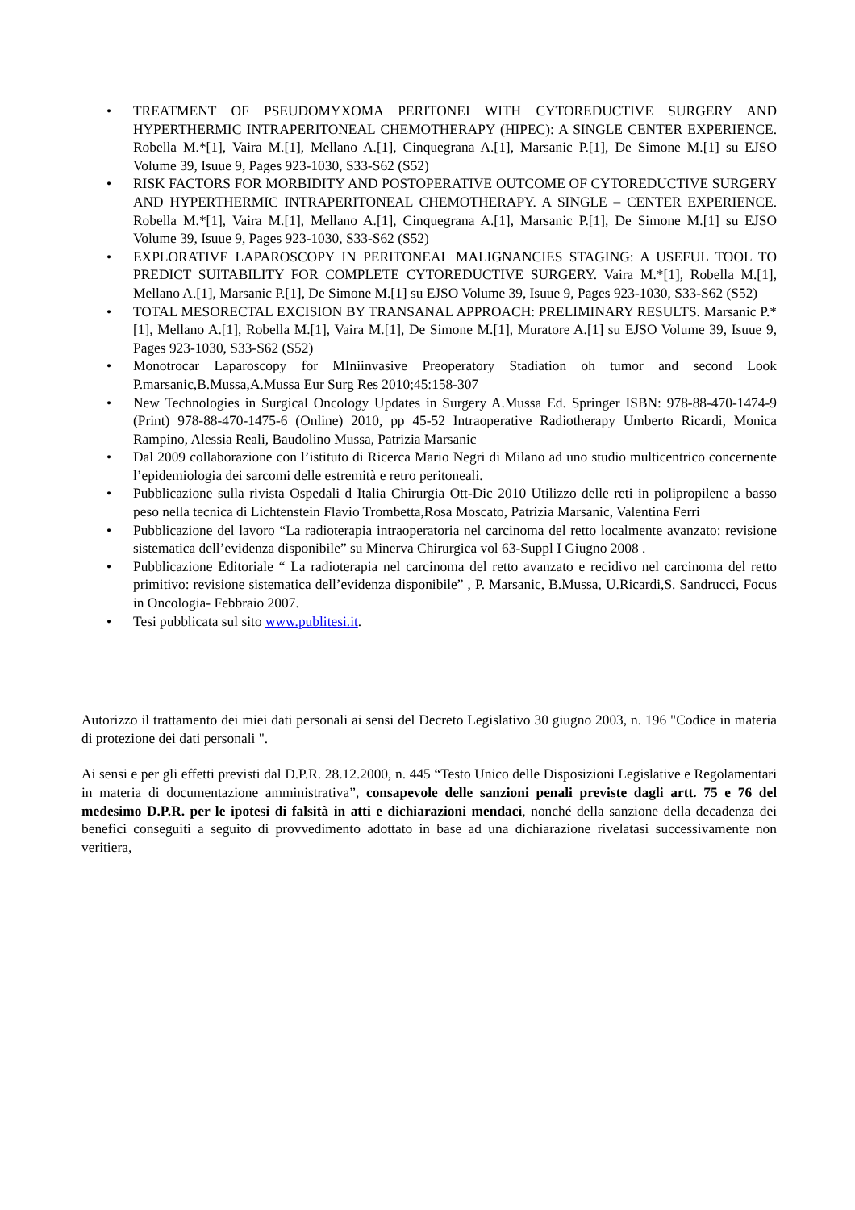• TREATMENT OF PSEUDOMYXOMA PERITONEI WITH CYTOREDUCTIVE SURGERY AND HYPERTHERMIC INTRAPERITONEAL CHEMOTHERAPY (HIPEC): A SINGLE CENTER EXPERIENCE. Robella M.*[1], Vaira M.[1], Mellano A.[1], Cinquegrana A.[1], Marsanic P.[1], De Simone M.[1] su EJSO Volume 39, Isuue 9, Pages 923-1030, S33-S62 (S52)
• RISK FACTORS FOR MORBIDITY AND POSTOPERATIVE OUTCOME OF CYTOREDUCTIVE SURGERY AND HYPERTHERMIC INTRAPERITONEAL CHEMOTHERAPY. A SINGLE – CENTER EXPERIENCE. Robella M.*[1], Vaira M.[1], Mellano A.[1], Cinquegrana A.[1], Marsanic P.[1], De Simone M.[1] su EJSO Volume 39, Isuue 9, Pages 923-1030, S33-S62 (S52)
• EXPLORATIVE LAPAROSCOPY IN PERITONEAL MALIGNANCIES STAGING: A USEFUL TOOL TO PREDICT SUITABILITY FOR COMPLETE CYTOREDUCTIVE SURGERY. Vaira M.*[1], Robella M.[1], Mellano A.[1], Marsanic P.[1], De Simone M.[1] su EJSO Volume 39, Isuue 9, Pages 923-1030, S33-S62 (S52)
• TOTAL MESORECTAL EXCISION BY TRANSANAL APPROACH: PRELIMINARY RESULTS. Marsanic P.*[1], Mellano A.[1], Robella M.[1], Vaira M.[1], De Simone M.[1], Muratore A.[1] su EJSO Volume 39, Isuue 9, Pages 923-1030, S33-S62 (S52)
• Monotrocar Laparoscopy for MIniinvasive Preoperatory Stadiation oh tumor and second Look P.marsanic,B.Mussa,A.Mussa Eur Surg Res 2010;45:158-307
• New Technologies in Surgical Oncology Updates in Surgery A.Mussa Ed. Springer ISBN: 978-88-470-1474-9 (Print) 978-88-470-1475-6 (Online) 2010, pp 45-52 Intraoperative Radiotherapy Umberto Ricardi, Monica Rampino, Alessia Reali, Baudolino Mussa, Patrizia Marsanic
• Dal 2009 collaborazione con l’istituto di Ricerca Mario Negri di Milano ad uno studio multicentrico concernente l’epidemiologia dei sarcomi delle estremità e retro peritoneali.
• Pubblicazione sulla rivista Ospedali d Italia Chirurgia Ott-Dic 2010 Utilizzo delle reti in polipropilene a basso peso nella tecnica di Lichtenstein Flavio Trombetta,Rosa Moscato, Patrizia Marsanic, Valentina Ferri
• Pubblicazione del lavoro “La radioterapia intraoperatoria nel carcinoma del retto localmente avanzato: revisione sistematica dell’evidenza disponibile” su Minerva Chirurgica vol 63-Suppl I Giugno 2008 .
• Pubblicazione Editoriale “ La radioterapia nel carcinoma del retto avanzato e recidivo nel carcinoma del retto primitivo: revisione sistematica dell’evidenza disponibile” , P. Marsanic, B.Mussa, U.Ricardi,S. Sandrucci, Focus in Oncologia- Febbraio 2007.
• Tesi pubblicata sul sito www.publitesi.it.
Autorizzo il trattamento dei miei dati personali ai sensi del Decreto Legislativo 30 giugno 2003, n. 196 "Codice in materia di protezione dei dati personali ".
Ai sensi e per gli effetti previsti dal D.P.R. 28.12.2000, n. 445 “Testo Unico delle Disposizioni Legislative e Regolamentari in materia di documentazione amministrativa”, consapevole delle sanzioni penali previste dagli artt. 75 e 76 del medesimo D.P.R. per le ipotesi di falsità in atti e dichiarazioni mendaci, nonché della sanzione della decadenza dei benefici conseguiti a seguito di provvedimento adottato in base ad una dichiarazione rivelatasi successivamente non veritiera,